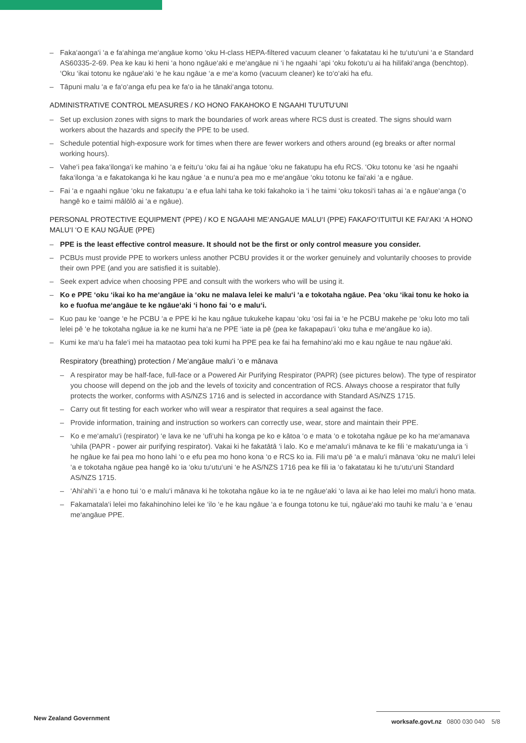– Faka‘aonga‘i ‘a e fa‘ahinga me‘angāue komo ‘oku H-class HEPA-filtered vacuum cleaner ‘o fakatatau ki he tu‘utu‘uni ‘a e Standard AS60335-2-69. Pea ke kau ki heni ‘a hono ngāue‘aki e me‘angāue ni ‘i he ngaahi ‘api ‘oku fokotu‘u ai ha hilifaki‘anga (benchtop). ‘Oku ‘ikai totonu ke ngāue‘aki ‘e he kau ngāue ‘a e me‘a komo (vacuum cleaner) ke to‘o‘aki ha efu.
– Tāpuni malu ‘a e fa‘o‘anga efu pea ke fa‘o ia he tānaki‘anga totonu.
ADMINISTRATIVE CONTROL MEASURES / KO HONO FAKAHOKO E NGAAHI TU‘UTU‘UNI
– Set up exclusion zones with signs to mark the boundaries of work areas where RCS dust is created. The signs should warn workers about the hazards and specify the PPE to be used.
– Schedule potential high-exposure work for times when there are fewer workers and others around (eg breaks or after normal working hours).
– Vahe‘i pea faka‘ilonga‘i ke mahino ‘a e feitu‘u ‘oku fai ai ha ngāue ‘oku ne fakatupu ha efu RCS. ‘Oku totonu ke ‘asi he ngaahi faka‘ilonga ‘a e fakatokanga ki he kau ngāue ‘a e nunu‘a pea mo e me‘angāue ‘oku totonu ke fai‘aki ‘a e ngāue.
– Fai ‘a e ngaahi ngāue ‘oku ne fakatupu ‘a e efua lahi taha ke toki fakahoko ia ‘i he taimi ‘oku tokosi‘i tahas ai ‘a e ngāue‘anga (‘o hangē ko e taimi mālōlō ai ‘a e ngāue).
PERSONAL PROTECTIVE EQUIPMENT (PPE) / KO E NGAAHI ME‘ANGAUE MALU‘I (PPE) FAKAFO‘ITUITUI KE FAI‘AKI ‘A HONO MALU‘I ‘O E KAU NGĀUE (PPE)
– PPE is the least effective control measure. It should not be the first or only control measure you consider.
– PCBUs must provide PPE to workers unless another PCBU provides it or the worker genuinely and voluntarily chooses to provide their own PPE (and you are satisfied it is suitable).
– Seek expert advice when choosing PPE and consult with the workers who will be using it.
– Ko e PPE ‘oku ‘ikai ko ha me‘angāue ia ‘oku ne malava lelei ke malu‘i ‘a e tokotaha ngāue. Pea ‘oku ‘ikai tonu ke hoko ia ko e fuofua me‘angāue te ke ngāue‘aki ‘i hono fai ‘o e malu‘i.
– Kuo pau ke ‘oange ‘e he PCBU ‘a e PPE ki he kau ngāue tukukehe kapau ‘oku ‘osi fai ia ‘e he PCBU makehe pe ‘oku loto mo tali lelei pē ‘e he tokotaha ngāue ia ke ne kumi ha‘a ne PPE ‘iate ia pē (pea ke fakapapau‘i ‘oku tuha e me‘angāue ko ia).
– Kumi ke ma‘u ha fale‘i mei ha mataotao pea toki kumi ha PPE pea ke fai ha femahino‘aki mo e kau ngāue te nau ngāue‘aki.
Respiratory (breathing) protection / Me‘angāue malu‘i ‘o e mānava
– A respirator may be half-face, full-face or a Powered Air Purifying Respirator (PAPR) (see pictures below). The type of respirator you choose will depend on the job and the levels of toxicity and concentration of RCS. Always choose a respirator that fully protects the worker, conforms with AS/NZS 1716 and is selected in accordance with Standard AS/NZS 1715.
– Carry out fit testing for each worker who will wear a respirator that requires a seal against the face.
– Provide information, training and instruction so workers can correctly use, wear, store and maintain their PPE.
– Ko e me‘amalu‘i (respirator) ‘e lava ke ne ‘ufi‘uhi ha konga pe ko e kātoa ‘o e mata ‘o e tokotaha ngāue pe ko ha me‘amanava ‘uhila (PAPR - power air purifying respirator). Vakai ki he fakatātā ‘i lalo. Ko e me‘amalu‘i mānava te ke fili ‘e makatu‘unga ia ‘i he ngāue ke fai pea mo hono lahi ‘o e efu pea mo hono kona ‘o e RCS ko ia. Fili ma‘u pē ‘a e malu‘i mānava ‘oku ne malu‘i lelei ‘a e tokotaha ngāue pea hangē ko ia ‘oku tu‘utu‘uni ‘e he AS/NZS 1716 pea ke fili ia ‘o fakatatau ki he tu‘utu‘uni Standard AS/NZS 1715.
– ‘Ahi‘ahi‘i ‘a e hono tui ‘o e malu‘i mānava ki he tokotaha ngāue ko ia te ne ngāue‘aki ‘o lava ai ke hao lelei mo malu‘i hono mata.
– Fakamatala‘i lelei mo fakahinohino lelei ke ‘ilo ‘e he kau ngāue ‘a e founga totonu ke tui, ngāue‘aki mo tauhi ke malu ‘a e ‘enau me‘angāue PPE.
New Zealand Government
worksafe.govt.nz 0800 030 040 5/8